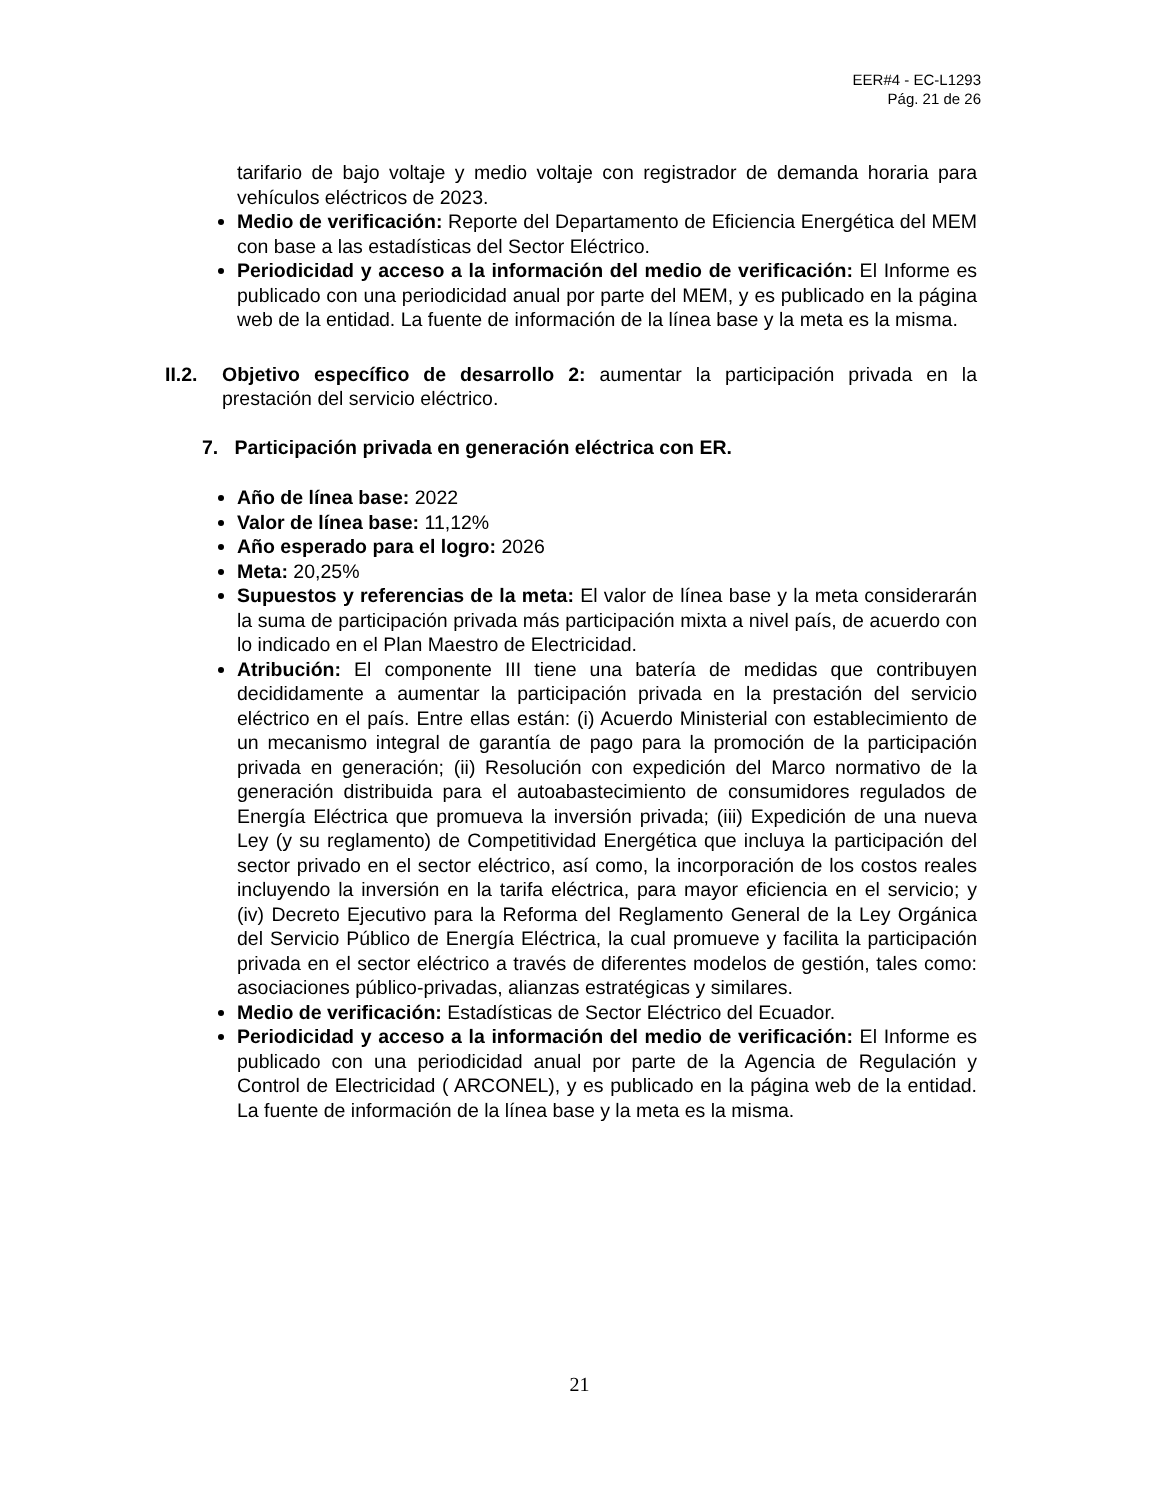EER#4 - EC-L1293
Pág. 21 de 26
tarifario de bajo voltaje y medio voltaje con registrador de demanda horaria para vehículos eléctricos de 2023.
Medio de verificación: Reporte del Departamento de Eficiencia Energética del MEM con base a las estadísticas del Sector Eléctrico.
Periodicidad y acceso a la información del medio de verificación: El Informe es publicado con una periodicidad anual por parte del MEM, y es publicado en la página web de la entidad. La fuente de información de la línea base y la meta es la misma.
II.2.
Objetivo específico de desarrollo 2: aumentar la participación privada en la prestación del servicio eléctrico.
7. Participación privada en generación eléctrica con ER.
Año de línea base: 2022
Valor de línea base: 11,12%
Año esperado para el logro: 2026
Meta: 20,25%
Supuestos y referencias de la meta: El valor de línea base y la meta considerarán la suma de participación privada más participación mixta a nivel país, de acuerdo con lo indicado en el Plan Maestro de Electricidad.
Atribución: El componente III tiene una batería de medidas que contribuyen decididamente a aumentar la participación privada en la prestación del servicio eléctrico en el país. Entre ellas están: (i) Acuerdo Ministerial con establecimiento de un mecanismo integral de garantía de pago para la promoción de la participación privada en generación; (ii) Resolución con expedición del Marco normativo de la generación distribuida para el autoabastecimiento de consumidores regulados de Energía Eléctrica que promueva la inversión privada; (iii) Expedición de una nueva Ley (y su reglamento) de Competitividad Energética que incluya la participación del sector privado en el sector eléctrico, así como, la incorporación de los costos reales incluyendo la inversión en la tarifa eléctrica, para mayor eficiencia en el servicio; y (iv) Decreto Ejecutivo para la Reforma del Reglamento General de la Ley Orgánica del Servicio Público de Energía Eléctrica, la cual promueve y facilita la participación privada en el sector eléctrico a través de diferentes modelos de gestión, tales como: asociaciones público-privadas, alianzas estratégicas y similares.
Medio de verificación: Estadísticas de Sector Eléctrico del Ecuador.
Periodicidad y acceso a la información del medio de verificación: El Informe es publicado con una periodicidad anual por parte de la Agencia de Regulación y Control de Electricidad ( ARCONEL), y es publicado en la página web de la entidad. La fuente de información de la línea base y la meta es la misma.
21